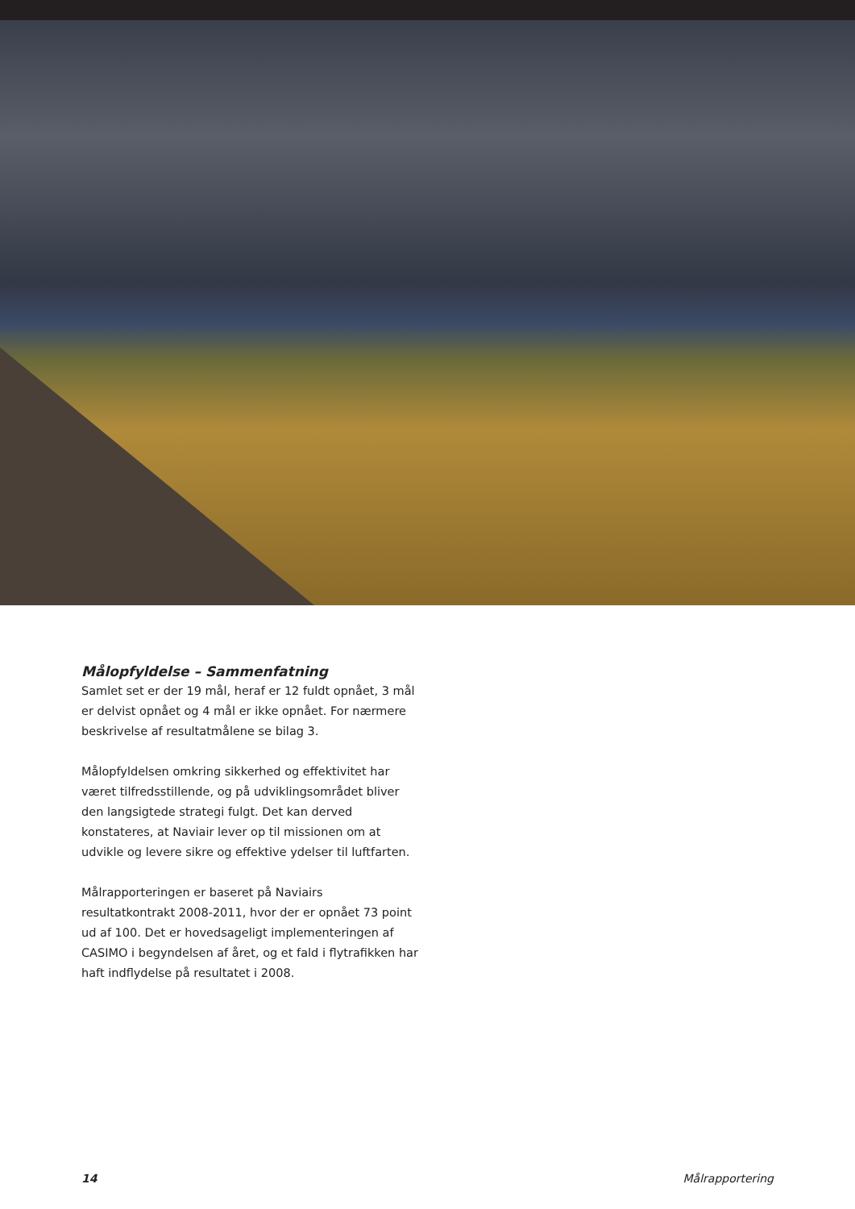Målopfyldelse – Sammenfatning
Samlet set er der 19 mål, heraf er 12 fuldt opnået, 3 mål er delvist opnået og 4 mål er ikke opnået. For nærmere beskrivelse af resultatmålene se bilag 3.
Målopfyldelsen omkring sikkerhed og effektivitet har været tilfredsstillende, og på udviklingsområdet bliver den langsigtede strategi fulgt. Det kan derved konstateres, at Naviair lever op til missionen om at udvikle og levere sikre og effektive ydelser til luftfarten.
Målrapporteringen er baseret på Naviairs resultatkontrakt 2008-2011, hvor der er opnået 73 point ud af 100. Det er hovedsageligt implementeringen af CASIMO i begyndelsen af året, og et fald i flytrafikken har haft indflydelse på resultatet i 2008.
14 Målrapportering